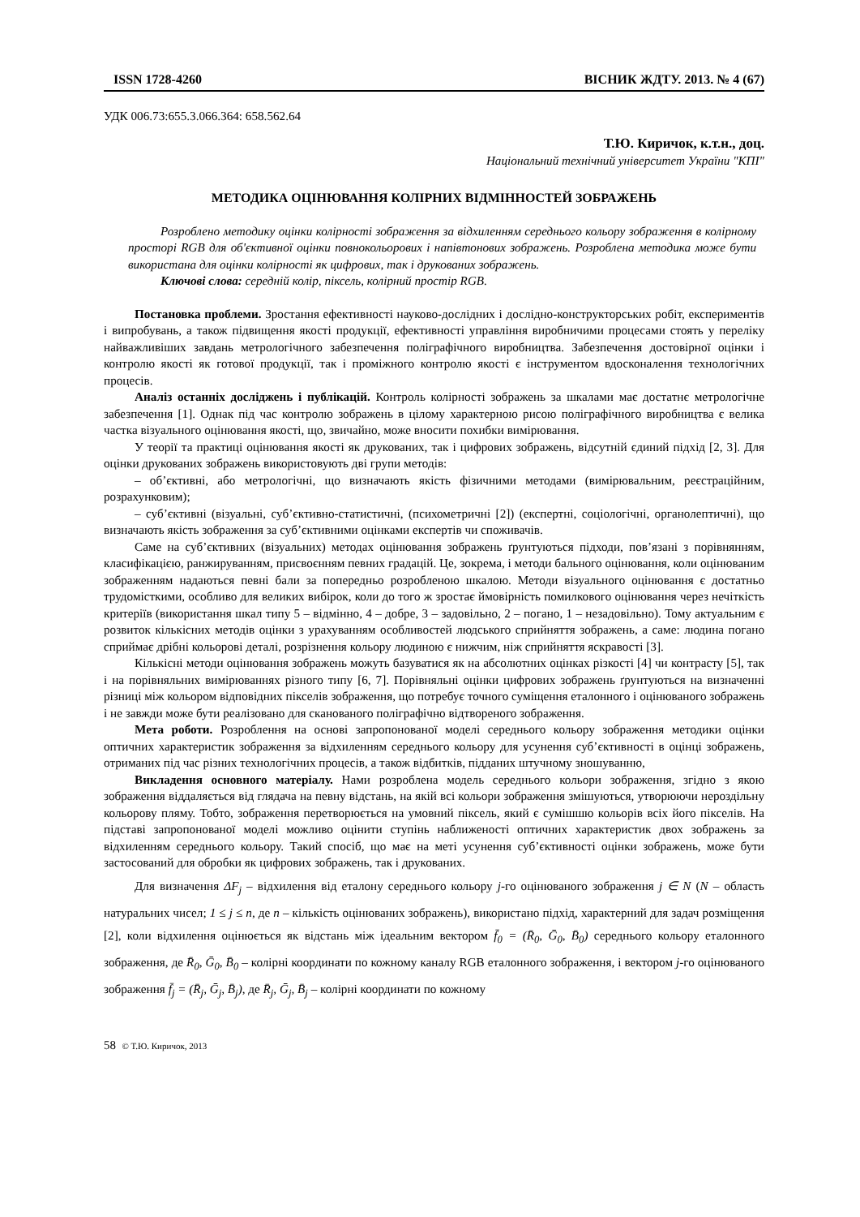ISSN 1728-4260 ВІСНИК ЖДТУ. 2013. № 4 (67)
УДК 006.73:655.3.066.364: 658.562.64
Т.Ю. Киричок, к.т.н., доц.
Національний технічний університет України "КПІ"
МЕТОДИКА ОЦІНЮВАННЯ КОЛІРНИХ ВІДМІННОСТЕЙ ЗОБРАЖЕНЬ
Розроблено методику оцінки колірності зображення за відхиленням середнього кольору зображення в колірному просторі RGB для об'єктивної оцінки повнокольорових і напівтонових зображень. Розроблена методика може бути використана для оцінки колірності як цифрових, так і друкованих зображень.
Ключові слова: середній колір, піксель, колірний простір RGB.
Постановка проблеми. Зростання ефективності науково-дослідних і дослідно-конструкторських робіт, експериментів і випробувань, а також підвищення якості продукції, ефективності управління виробничими процесами стоять у переліку найважливіших завдань метрологічного забезпечення поліграфічного виробництва. Забезпечення достовірної оцінки і контролю якості як готової продукції, так і проміжного контролю якості є інструментом вдосконалення технологічних процесів.
Аналіз останніх досліджень і публікацій. Контроль колірності зображень за шкалами має достатнє метрологічне забезпечення [1]. Однак під час контролю зображень в цілому характерною рисою поліграфічного виробництва є велика частка візуального оцінювання якості, що, звичайно, може вносити похибки вимірювання.
У теорії та практиці оцінювання якості як друкованих, так і цифрових зображень, відсутній єдиний підхід [2, 3]. Для оцінки друкованих зображень використовують дві групи методів:
– об’єктивні, або метрологічні, що визначають якість фізичними методами (вимірювальним, реєстраційним, розрахунковим);
– суб’єктивні (візуальні, суб’єктивно-статистичні, (психометричні [2]) (експертні, соціологічні, органолептичні), що визначають якість зображення за суб’єктивними оцінками експертів чи споживачів.
Саме на суб’єктивних (візуальних) методах оцінювання зображень ґрунтуються підходи, пов’язані з порівнянням, класифікацією, ранжируванням, присвоєнням певних градацій. Це, зокрема, і методи бального оцінювання, коли оцінюваним зображенням надаються певні бали за попередньо розробленою шкалою. Методи візуального оцінювання є достатньо трудомісткими, особливо для великих вибірок, коли до того ж зростає ймовірність помилкового оцінювання через нечіткість критеріїв (використання шкал типу 5 – відмінно, 4 – добре, 3 – задовільно, 2 – погано, 1 – незадовільно). Тому актуальним є розвиток кількісних методів оцінки з урахуванням особливостей людського сприйняття зображень, а саме: людина погано сприймає дрібні кольорові деталі, розрізнення кольору людиною є нижчим, ніж сприйняття яскравості [3].
Кількісні методи оцінювання зображень можуть базуватися як на абсолютних оцінках різкості [4] чи контрасту [5], так і на порівняльних вимірюваннях різного типу [6, 7]. Порівняльні оцінки цифрових зображень ґрунтуються на визначенні різниці між кольором відповідних пікселів зображення, що потребує точного суміщення еталонного і оцінюваного зображень і не завжди може бути реалізовано для сканованого поліграфічно відтвореного зображення.
Мета роботи. Розроблення на основі запропонованої моделі середнього кольору зображення методики оцінки оптичних характеристик зображення за відхиленням середнього кольору для усунення суб’єктивності в оцінці зображень, отриманих під час різних технологічних процесів, а також відбитків, підданих штучному зношуванню,
Викладення основного матеріалу. Нами розроблена модель середнього кольори зображення, згідно з якою зображення віддаляється від глядача на певну відстань, на якій всі кольори зображення змішуються, утворюючи нероздільну кольорову пляму. Тобто, зображення перетворюється на умовний піксель, який є сумішшю кольорів всіх його пікселів. На підставі запропонованої моделі можливо оцінити ступінь наближеності оптичних характеристик двох зображень за відхиленням середнього кольору. Такий спосіб, що має на меті усунення суб’єктивності оцінки зображень, може бути застосований для обробки як цифрових зображень, так і друкованих.
Для визначення ΔF<sub>j</sub> – відхилення від еталону середнього кольору j-го оцінюваного зображення j ∈ N (N – область натуральних чисел; 1 ≤ j ≤ n, де n – кількість оцінюваних зображень), використано підхід, характерний для задач розміщення [2], коли відхилення оцінюється як відстань між ідеальним вектором f̄<sub>0</sub> = (R̄<sub>0</sub>, Ḡ<sub>0</sub>, B̄<sub>0</sub>) середнього кольору еталонного зображення, де R̄<sub>0</sub>, Ḡ<sub>0</sub>, B̄<sub>0</sub> – колірні координати по кожному каналу RGB еталонного зображення, і вектором j-го оцінюваного зображення f̄<sub>j</sub> = (R̄<sub>j</sub>, Ḡ<sub>j</sub>, B̄<sub>j</sub>), де R̄<sub>j</sub>, Ḡ<sub>j</sub>, B̄<sub>j</sub> – колірні координати по кожному
58 © Т.Ю. Киричок, 2013